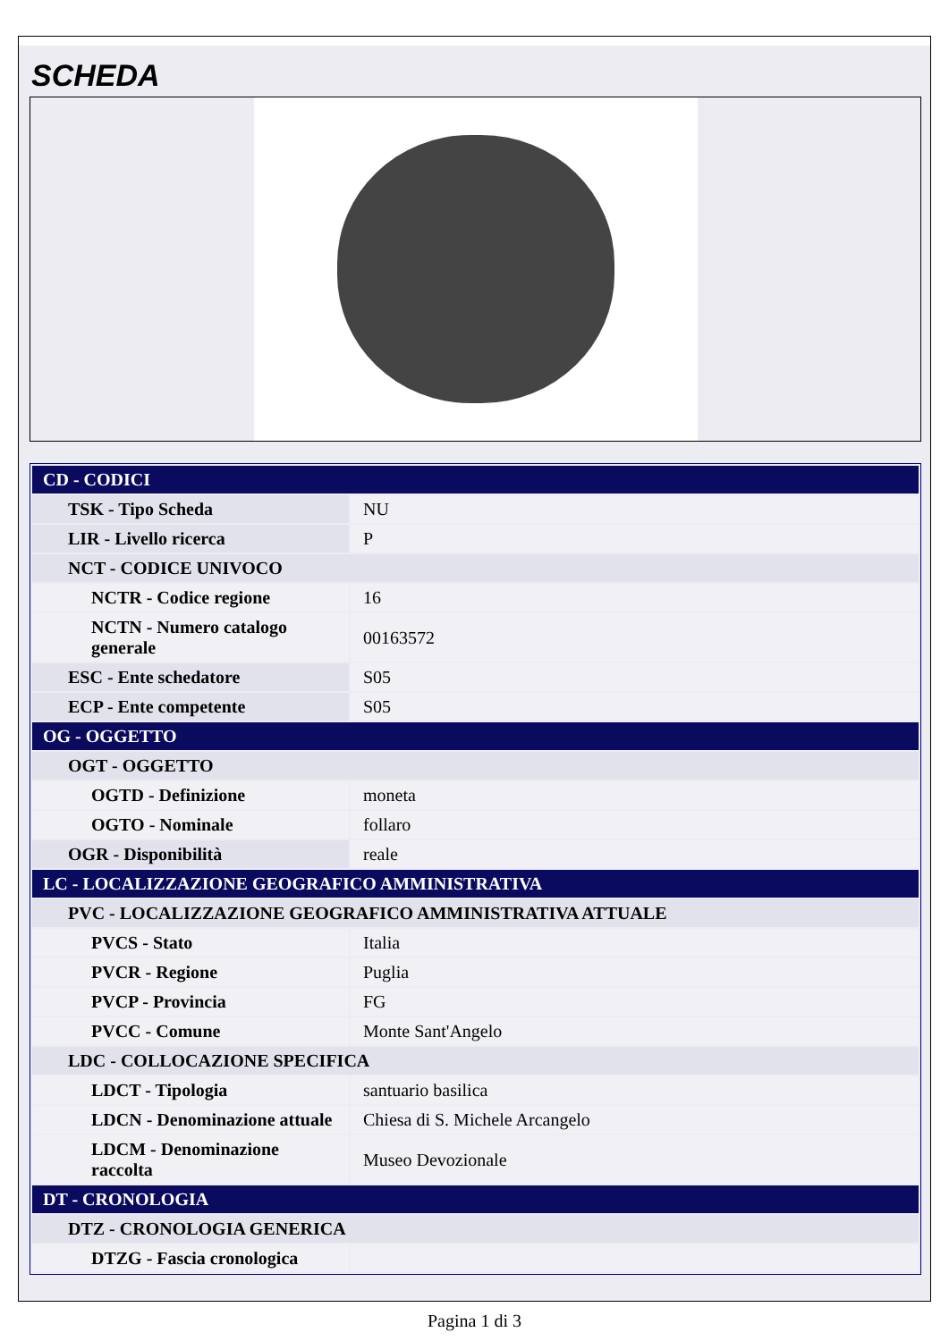SCHEDA
| CD - CODICI | |
| TSK - Tipo Scheda | NU |
| LIR - Livello ricerca | P |
| NCT - CODICE UNIVOCO | |
| NCTR - Codice regione | 16 |
| NCTN - Numero catalogo generale | 00163572 |
| ESC - Ente schedatore | S05 |
| ECP - Ente competente | S05 |
| OG - OGGETTO | |
| OGT - OGGETTO | |
| OGTD - Definizione | moneta |
| OGTO - Nominale | follaro |
| OGR - Disponibilità | reale |
| LC - LOCALIZZAZIONE GEOGRAFICO AMMINISTRATIVA | |
| PVC - LOCALIZZAZIONE GEOGRAFICO AMMINISTRATIVA ATTUALE | |
| PVCS - Stato | Italia |
| PVCR - Regione | Puglia |
| PVCP - Provincia | FG |
| PVCC - Comune | Monte Sant'Angelo |
| LDC - COLLOCAZIONE SPECIFICA | |
| LDCT - Tipologia | santuario basilica |
| LDCN - Denominazione attuale | Chiesa di S. Michele Arcangelo |
| LDCM - Denominazione raccolta | Museo Devozionale |
| DT - CRONOLOGIA | |
| DTZ - CRONOLOGIA GENERICA | |
| DTZG - Fascia cronologica | |
Pagina 1 di 3